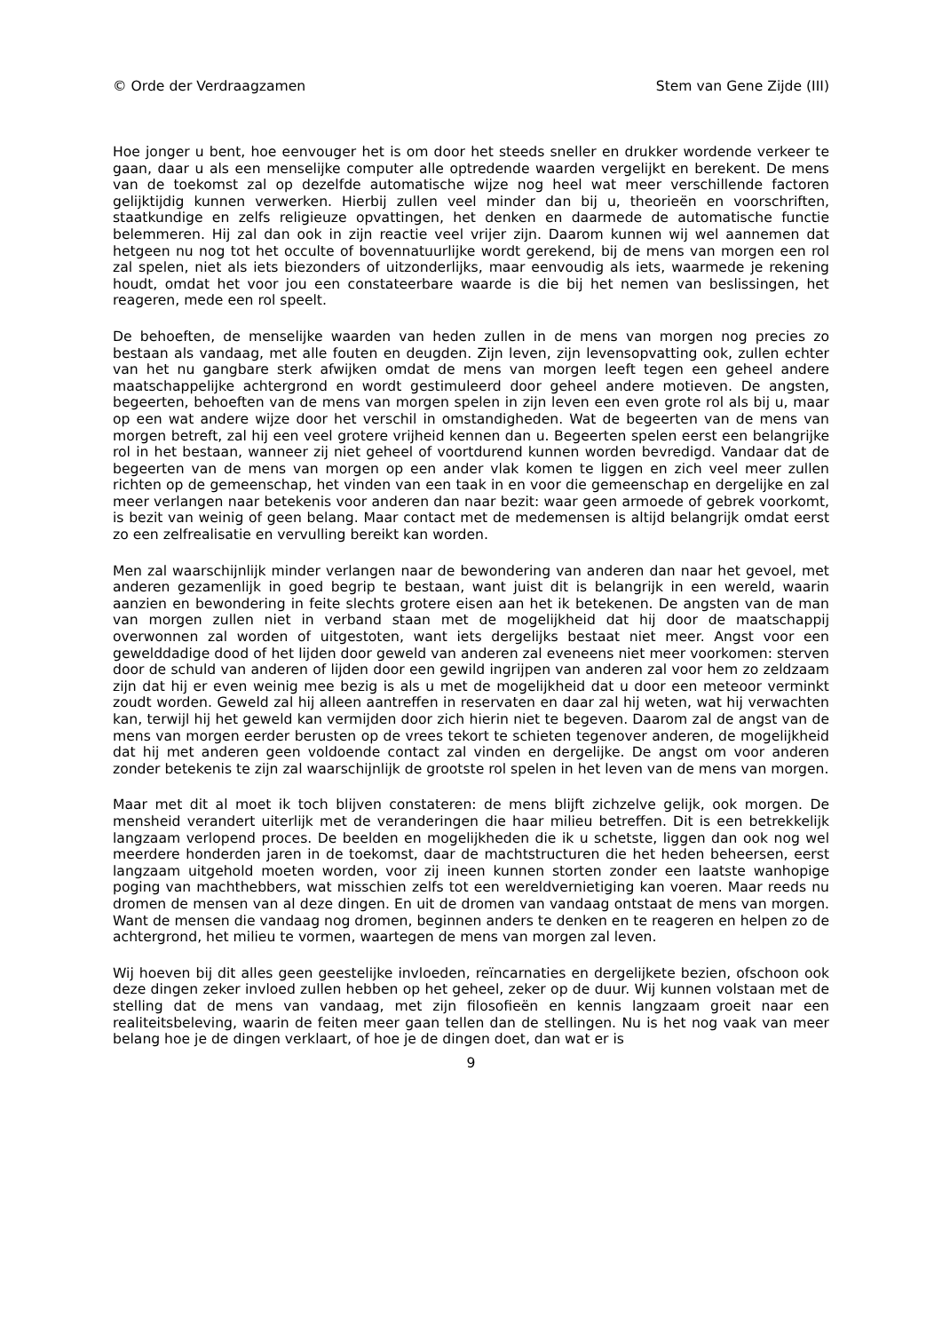© Orde der Verdraagzamen Stem van Gene Zijde (III)
Hoe jonger u bent, hoe eenvouger het is om door het steeds sneller en drukker wordende verkeer te gaan, daar u als een menselijke computer alle optredende waarden vergelijkt en berekent. De mens van de toekomst zal op dezelfde automatische wijze nog heel wat meer verschillende factoren gelijktijdig kunnen verwerken. Hierbij zullen veel minder dan bij u, theorieën en voorschriften, staatkundige en zelfs religieuze opvattingen, het denken en daarmede de automatische functie belemmeren. Hij zal dan ook in zijn reactie veel vrijer zijn. Daarom kunnen wij wel aannemen dat hetgeen nu nog tot het occulte of bovennatuurlijke wordt gerekend, bij de mens van morgen een rol zal spelen, niet als iets biezonders of uitzonderlijks, maar eenvoudig als iets, waarmede je rekening houdt, omdat het voor jou een constateerbare waarde is die bij het nemen van beslissingen, het reageren, mede een rol speelt.
De behoeften, de menselijke waarden van heden zullen in de mens van morgen nog precies zo bestaan als vandaag, met alle fouten en deugden. Zijn leven, zijn levensopvatting ook, zullen echter van het nu gangbare sterk afwijken omdat de mens van morgen leeft tegen een geheel andere maatschappelijke achtergrond en wordt gestimuleerd door geheel andere motieven. De angsten, begeerten, behoeften van de mens van morgen spelen in zijn leven een even grote rol als bij u, maar op een wat andere wijze door het verschil in omstandigheden. Wat de begeerten van de mens van morgen betreft, zal hij een veel grotere vrijheid kennen dan u. Begeerten spelen eerst een belangrijke rol in het bestaan, wanneer zij niet geheel of voortdurend kunnen worden bevredigd. Vandaar dat de begeerten van de mens van morgen op een ander vlak komen te liggen en zich veel meer zullen richten op de gemeenschap, het vinden van een taak in en voor die gemeenschap en dergelijke en zal meer verlangen naar betekenis voor anderen dan naar bezit: waar geen armoede of gebrek voorkomt, is bezit van weinig of geen belang. Maar contact met de medemensen is altijd belangrijk omdat eerst zo een zelfrealisatie en vervulling bereikt kan worden.
Men zal waarschijnlijk minder verlangen naar de bewondering van anderen dan naar het gevoel, met anderen gezamenlijk in goed begrip te bestaan, want juist dit is belangrijk in een wereld, waarin aanzien en bewondering in feite slechts grotere eisen aan het ik betekenen. De angsten van de man van morgen zullen niet in verband staan met de mogelijkheid dat hij door de maatschappij overwonnen zal worden of uitgestoten, want iets dergelijks bestaat niet meer. Angst voor een gewelddadige dood of het lijden door geweld van anderen zal eveneens niet meer voorkomen: sterven door de schuld van anderen of lijden door een gewild ingrijpen van anderen zal voor hem zo zeldzaam zijn dat hij er even weinig mee bezig is als u met de mogelijkheid dat u door een meteoor verminkt zoudt worden. Geweld zal hij alleen aantreffen in reservaten en daar zal hij weten, wat hij verwachten kan, terwijl hij het geweld kan vermijden door zich hierin niet te begeven. Daarom zal de angst van de mens van morgen eerder berusten op de vrees tekort te schieten tegenover anderen, de mogelijkheid dat hij met anderen geen voldoende contact zal vinden en dergelijke. De angst om voor anderen zonder betekenis te zijn zal waarschijnlijk de grootste rol spelen in het leven van de mens van morgen.
Maar met dit al moet ik toch blijven constateren: de mens blijft zichzelve gelijk, ook morgen. De mensheid verandert uiterlijk met de veranderingen die haar milieu betreffen. Dit is een betrekkelijk langzaam verlopend proces. De beelden en mogelijkheden die ik u schetste, liggen dan ook nog wel meerdere honderden jaren in de toekomst, daar de machtstructuren die het heden beheersen, eerst langzaam uitgehold moeten worden, voor zij ineen kunnen storten zonder een laatste wanhopige poging van machthebbers, wat misschien zelfs tot een wereldvernietiging kan voeren. Maar reeds nu dromen de mensen van al deze dingen. En uit de dromen van vandaag ontstaat de mens van morgen. Want de mensen die vandaag nog dromen, beginnen anders te denken en te reageren en helpen zo de achtergrond, het milieu te vormen, waartegen de mens van morgen zal leven.
Wij hoeven bij dit alles geen geestelijke invloeden, reïncarnaties en dergelijkete bezien, ofschoon ook deze dingen zeker invloed zullen hebben op het geheel, zeker op de duur. Wij kunnen volstaan met de stelling dat de mens van vandaag, met zijn filosofieën en kennis langzaam groeit naar een realiteitsbeleving, waarin de feiten meer gaan tellen dan de stellingen. Nu is het nog vaak van meer belang hoe je de dingen verklaart, of hoe je de dingen doet, dan wat er is
9